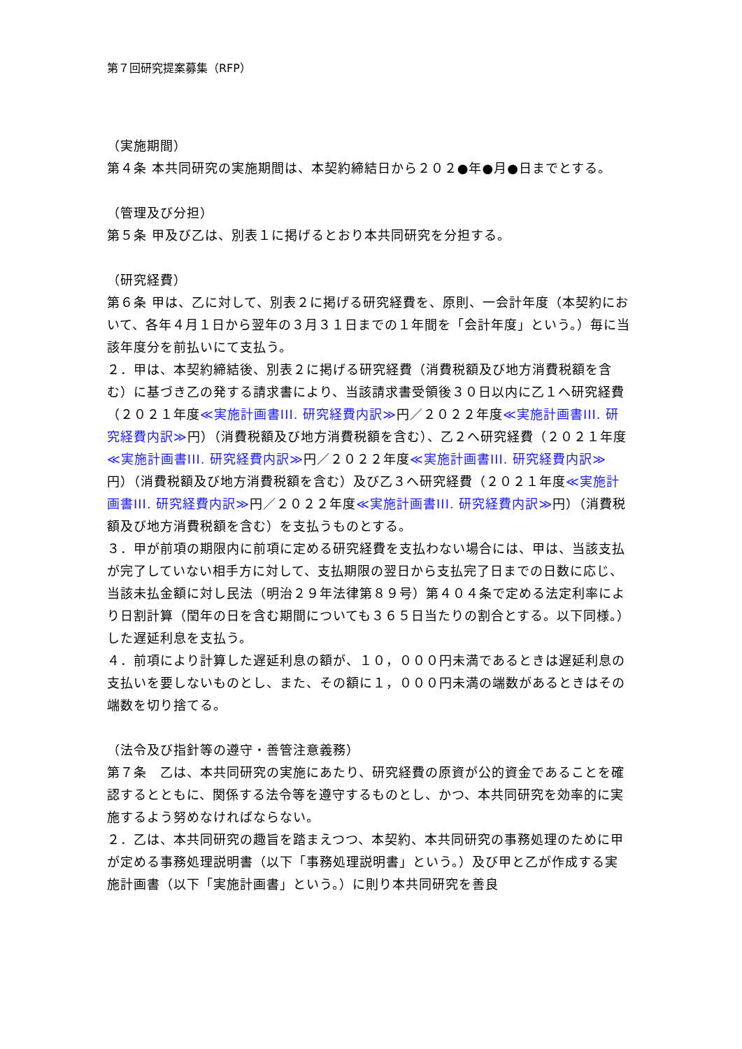第７回研究提案募集（RFP）
（実施期間）
第４条 本共同研究の実施期間は、本契約締結日から２０２●年●月●日までとする。
（管理及び分担）
第５条 甲及び乙は、別表１に掲げるとおり本共同研究を分担する。
（研究経費）
第６条 甲は、乙に対して、別表２に掲げる研究経費を、原則、一会計年度（本契約において、各年４月１日から翌年の３月３１日までの１年間を「会計年度」という。）毎に当該年度分を前払いにて支払う。
２．甲は、本契約締結後、別表２に掲げる研究経費（消費税額及び地方消費税額を含む）に基づき乙の発する請求書により、当該請求書受領後３０日以内に乙１へ研究経費（２０２１年度≪実施計画書III. 研究経費内訳≫円／２０２２年度≪実施計画書III. 研究経費内訳≫円）（消費税額及び地方消費税額を含む）、乙２へ研究経費（２０２１年度≪実施計画書III. 研究経費内訳≫円／２０２２年度≪実施計画書III. 研究経費内訳≫円）（消費税額及び地方消費税額を含む）及び乙３へ研究経費（２０２１年度≪実施計画書III. 研究経費内訳≫円／２０２２年度≪実施計画書III. 研究経費内訳≫円）（消費税額及び地方消費税額を含む）を支払うものとする。
３．甲が前項の期限内に前項に定める研究経費を支払わない場合には、甲は、当該支払が完了していない相手方に対して、支払期限の翌日から支払完了日までの日数に応じ、当該未払金額に対し民法（明治２９年法律第８９号）第４０４条で定める法定利率により日割計算（閏年の日を含む期間についても３６５日当たりの割合とする。以下同様。）した遅延利息を支払う。
４．前項により計算した遅延利息の額が、１０，０００円未満であるときは遅延利息の支払いを要しないものとし、また、その額に１，０００円未満の端数があるときはその端数を切り捨てる。
（法令及び指針等の遵守・善管注意義務）
第７条　乙は、本共同研究の実施にあたり、研究経費の原資が公的資金であることを確認するとともに、関係する法令等を遵守するものとし、かつ、本共同研究を効率的に実施するよう努めなければならない。
２．乙は、本共同研究の趣旨を踏まえつつ、本契約、本共同研究の事務処理のために甲が定める事務処理説明書（以下「事務処理説明書」という。）及び甲と乙が作成する実施計画書（以下「実施計画書」という。）に則り本共同研究を善良